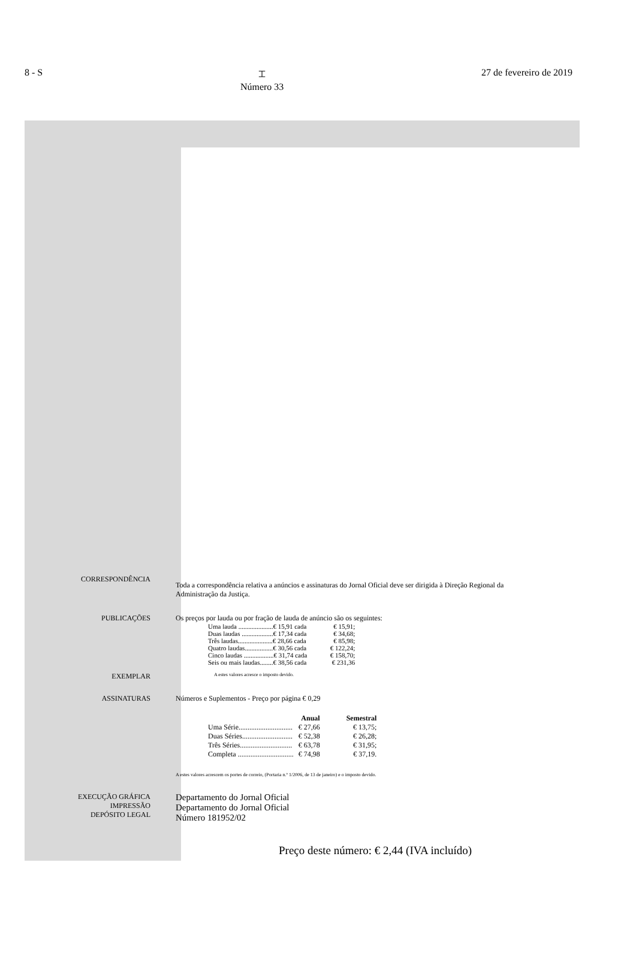8 - S ⌶
Número 33 27 de fevereiro de 2019
CORRESPONDÊNCIA
Toda a correspondência relativa a anúncios e assinaturas do Jornal Oficial deve ser dirigida à Direção Regional da Administração da Justiça.
PUBLICAÇÕES Os preços por lauda ou por fração de lauda de anúncio são os seguintes:
| Uma lauda .....................€ 15,91 cada | € 15,91; |
| Duas laudas ...................€ 17,34 cada | € 34,68; |
| Três laudas.....................€ 28,66 cada | € 85,98; |
| Quatro laudas.................€ 30,56 cada | € 122,24; |
| Cinco laudas ..................€ 31,74 cada | € 158,70; |
| Seis ou mais laudas........€ 38,56 cada | € 231,36 |
EXEMPLAR
A estes valores acresce o imposto devido.
ASSINATURAS Números e Suplementos - Preço por página € 0,29
| | Anual | Semestral |
| --- | --- | --- |
| Uma Série.............................. | € 27,66 | € 13,75; |
| Duas Séries............................ | € 52,38 | € 26,28; |
| Três Séries............................. | € 63,78 | € 31,95; |
| Completa ............................... | € 74,98 | € 37,19. |
A estes valores acrescem os portes de correio, (Portaria n.º 1/2006, de 13 de janeiro) e o imposto devido.
EXECUÇÃO GRÁFICA
IMPRESSÃO
DEPÓSITO LEGAL
Departamento do Jornal Oficial
Departamento do Jornal Oficial
Número 181952/02
Preço deste número: € 2,44 (IVA incluído)